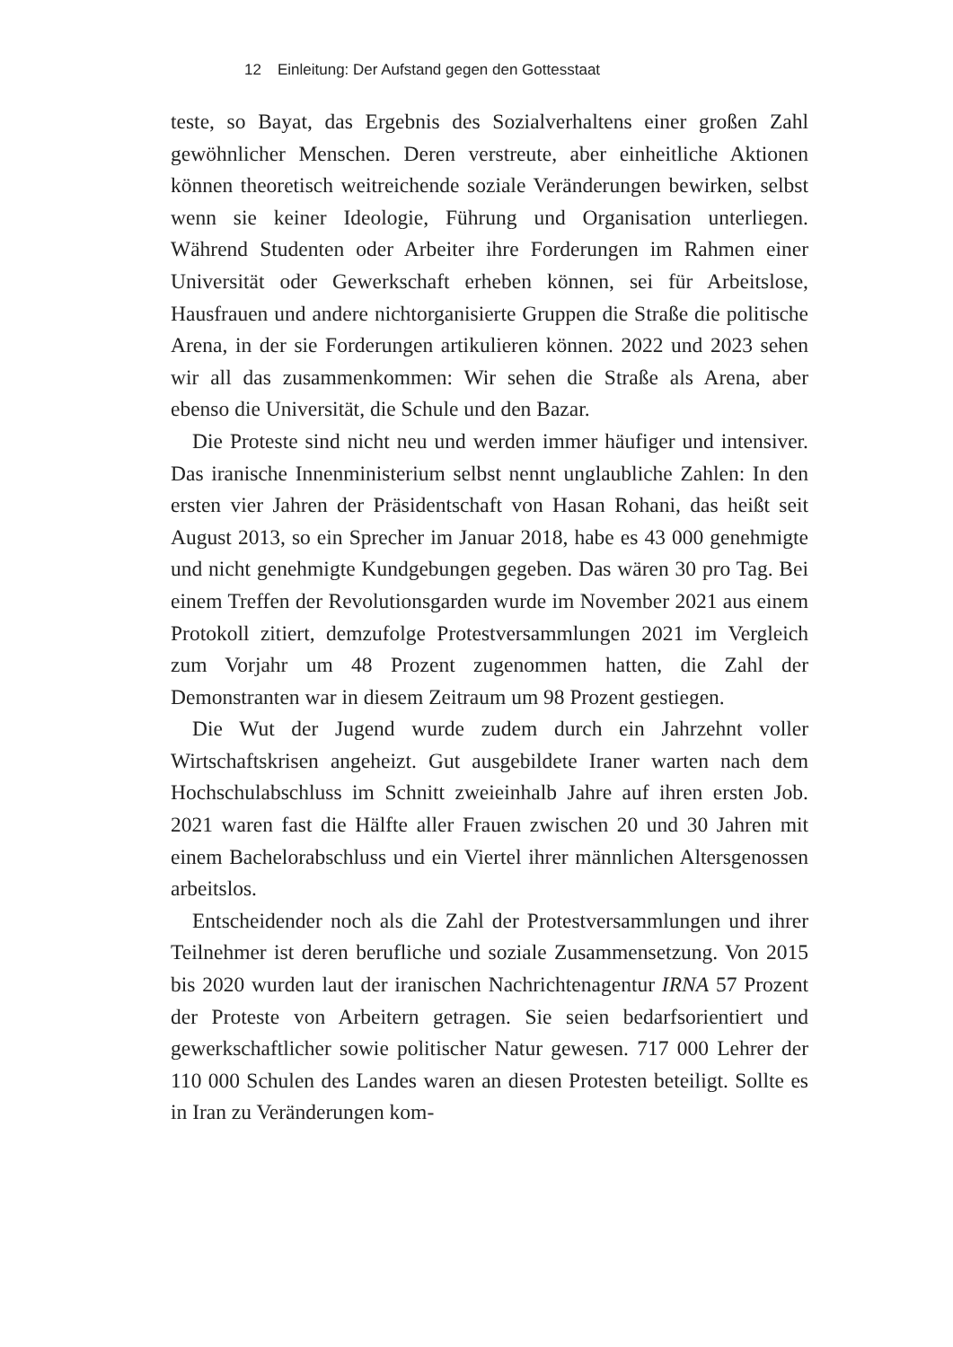12 Einleitung: Der Aufstand gegen den Gottesstaat
teste, so Bayat, das Ergebnis des Sozialverhaltens einer großen Zahl gewöhnlicher Menschen. Deren verstreute, aber einheitliche Aktionen können theoretisch weitreichende soziale Veränderungen bewirken, selbst wenn sie keiner Ideologie, Führung und Organisation unterliegen. Während Studenten oder Arbeiter ihre Forderungen im Rahmen einer Universität oder Gewerkschaft erheben können, sei für Arbeitslose, Hausfrauen und andere nichtorganisierte Gruppen die Straße die politische Arena, in der sie Forderungen artikulieren können. 2022 und 2023 sehen wir all das zusammenkommen: Wir sehen die Straße als Arena, aber ebenso die Universität, die Schule und den Bazar.
Die Proteste sind nicht neu und werden immer häufiger und intensiver. Das iranische Innenministerium selbst nennt unglaubliche Zahlen: In den ersten vier Jahren der Präsidentschaft von Hasan Rohani, das heißt seit August 2013, so ein Sprecher im Januar 2018, habe es 43 000 genehmigte und nicht genehmigte Kundgebungen gegeben. Das wären 30 pro Tag. Bei einem Treffen der Revolutionsgarden wurde im November 2021 aus einem Protokoll zitiert, demzufolge Protestversammlungen 2021 im Vergleich zum Vorjahr um 48 Prozent zugenommen hatten, die Zahl der Demonstranten war in diesem Zeitraum um 98 Prozent gestiegen.
Die Wut der Jugend wurde zudem durch ein Jahrzehnt voller Wirtschaftskrisen angeheizt. Gut ausgebildete Iraner warten nach dem Hochschulabschluss im Schnitt zweieinhalb Jahre auf ihren ersten Job. 2021 waren fast die Hälfte aller Frauen zwischen 20 und 30 Jahren mit einem Bachelorabschluss und ein Viertel ihrer männlichen Altersgenossen arbeitslos.
Entscheidender noch als die Zahl der Protestversammlungen und ihrer Teilnehmer ist deren berufliche und soziale Zusammensetzung. Von 2015 bis 2020 wurden laut der iranischen Nachrichtenagentur IRNA 57 Prozent der Proteste von Arbeitern getragen. Sie seien bedarfsorientiert und gewerkschaftlicher sowie politischer Natur gewesen. 717 000 Lehrer der 110 000 Schulen des Landes waren an diesen Protesten beteiligt. Sollte es in Iran zu Veränderungen kom-